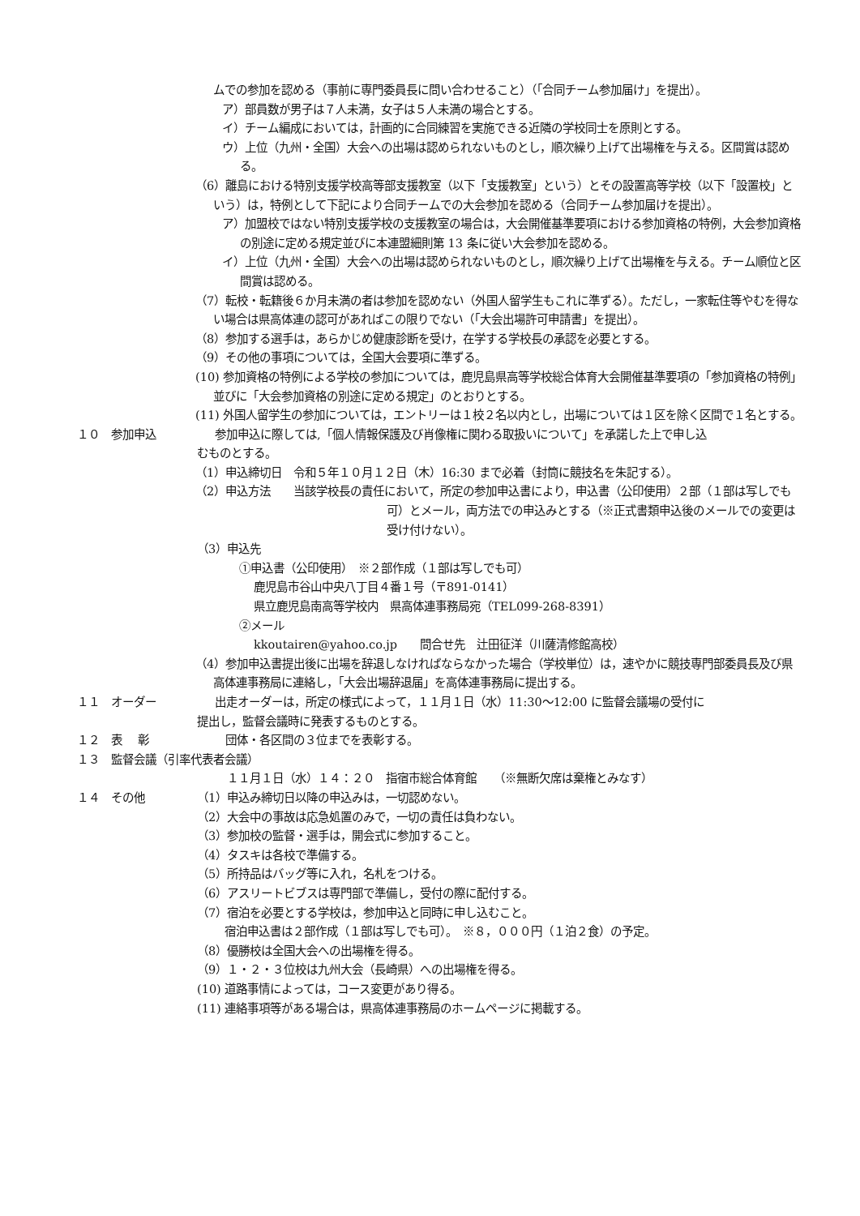ムでの参加を認める（事前に専門委員長に問い合わせること）（「合同チーム参加届け」を提出）。
ア）部員数が男子は７人未満，女子は５人未満の場合とする。
イ）チーム編成においては，計画的に合同練習を実施できる近隣の学校同士を原則とする。
ウ）上位（九州・全国）大会への出場は認められないものとし，順次繰り上げて出場権を与える。区間賞は認める。
（6）離島における特別支援学校高等部支援教室（以下「支援教室」という）とその設置高等学校（以下「設置校」という）は，特例として下記により合同チームでの大会参加を認める（合同チーム参加届けを提出）。
ア）加盟校ではない特別支援学校の支援教室の場合は，大会開催基準要項における参加資格の特例，大会参加資格の別途に定める規定並びに本連盟細則第 13 条に従い大会参加を認める。
イ）上位（九州・全国）大会への出場は認められないものとし，順次繰り上げて出場権を与える。チーム順位と区間賞は認める。
（7）転校・転籍後６か月未満の者は参加を認めない（外国人留学生もこれに準ずる）。ただし，一家転住等やむを得ない場合は県高体連の認可があればこの限りでない（「大会出場許可申請書」を提出）。
（8）参加する選手は，あらかじめ健康診断を受け，在学する学校長の承認を必要とする。
（9）その他の事項については，全国大会要項に準ずる。
(10) 参加資格の特例による学校の参加については，鹿児島県高等学校総合体育大会開催基準要項の「参加資格の特例」並びに「大会参加資格の別途に定める規定」のとおりとする。
(11) 外国人留学生の参加については，エントリーは１校２名以内とし，出場については１区を除く区間で１名とする。
１０　参加申込 参加申込に際しては,「個人情報保護及び肖像権に関わる取扱いについて」を承諾した上で申し込
むものとする。
（1）申込締切日　令和５年１０月１２日（木）16:30 まで必着（封筒に競技名を朱記する）。
（2）申込方法　　当該学校長の責任において，所定の参加申込書により，申込書（公印使用）２部（１部は写しでも可）とメール，両方法での申込みとする（※正式書類申込後のメールでの変更は受け付けない）。
（3）申込先
①申込書（公印使用）　※２部作成（１部は写しでも可）
鹿児島市谷山中央八丁目４番１号（〒891-0141）
県立鹿児島南高等学校内　県高体連事務局宛（TEL099-268-8391）
②メール
kkoutairen@yahoo.co.jp　　問合せ先　辻田征洋（川薩清修館高校）
（4）参加申込書提出後に出場を辞退しなければならなかった場合（学校単位）は，速やかに競技専門部委員長及び県高体連事務局に連絡し，「大会出場辞退届」を高体連事務局に提出する。
１１　オーダー 出走オーダーは，所定の様式によって，１１月１日（水）11:30～12:00 に監督会議場の受付に
提出し，監督会議時に発表するものとする。
１２　表　 彰 団体・各区間の３位までを表彰する。
１３　監督会議（引率代表者会議）
１１月１日（水）１４：２０　指宿市総合体育館　　（※無断欠席は棄権とみなす）
１４　その他 （1）申込み締切日以降の申込みは，一切認めない。
（2）大会中の事故は応急処置のみで，一切の責任は負わない。
（3）参加校の監督・選手は，開会式に参加すること。
（4）タスキは各校で準備する。
（5）所持品はバッグ等に入れ，名札をつける。
（6）アスリートビブスは専門部で準備し，受付の際に配付する。
（7）宿泊を必要とする学校は，参加申込と同時に申し込むこと。
宿泊申込書は２部作成（１部は写しでも可）。　※８，０００円（１泊２食）の予定。
（8）優勝校は全国大会への出場権を得る。
（9）１・２・３位校は九州大会（長崎県）への出場権を得る。
(10) 道路事情によっては，コース変更があり得る。
(11) 連絡事項等がある場合は，県高体連事務局のホームページに掲載する。